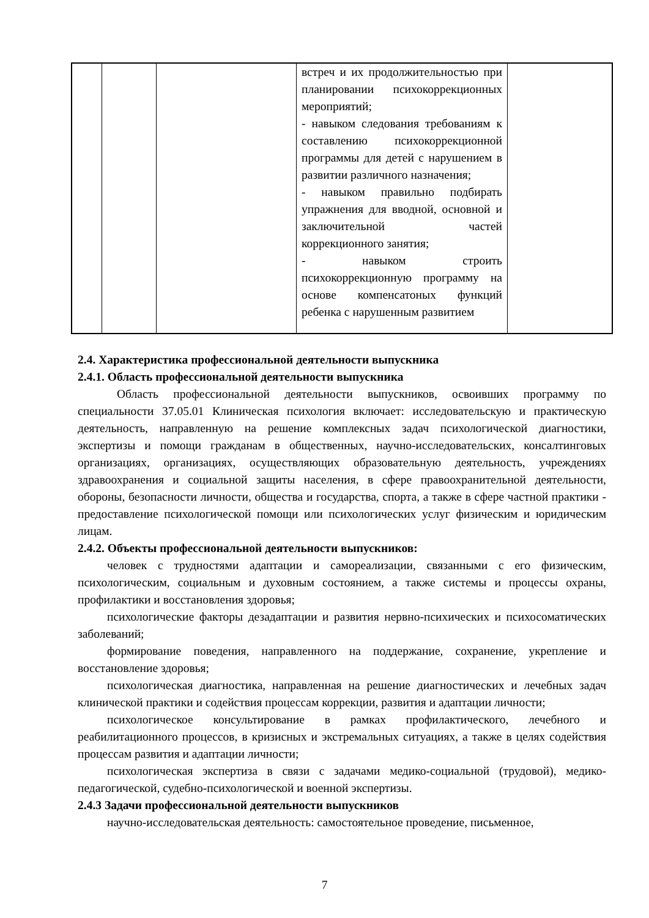| | | | встреч и их продолжительностью при планировании психокоррекционных мероприятий; - навыком следования требованиям к составлению психокоррекционной программы для детей с нарушением в развитии различного назначения; - навыком правильно подбирать упражнения для вводной, основной и заключительной частей коррекционного занятия; - навыком строить психокоррекционную программу на основе компенсатоных функций ребенка с нарушенным развитием | |
2.4. Характеристика профессиональной деятельности выпускника
2.4.1. Область профессиональной деятельности выпускника
Область профессиональной деятельности выпускников, освоивших программу по специальности 37.05.01 Клиническая психология включает: исследовательскую и практическую деятельность, направленную на решение комплексных задач психологической диагностики, экспертизы и помощи гражданам в общественных, научно-исследовательских, консалтинговых организациях, организациях, осуществляющих образовательную деятельность, учреждениях здравоохранения и социальной защиты населения, в сфере правоохранительной деятельности, обороны, безопасности личности, общества и государства, спорта, а также в сфере частной практики - предоставление психологической помощи или психологических услуг физическим и юридическим лицам.
2.4.2. Объекты профессиональной деятельности выпускников:
человек с трудностями адаптации и самореализации, связанными с его физическим, психологическим, социальным и духовным состоянием, а также системы и процессы охраны, профилактики и восстановления здоровья;
психологические факторы дезадаптации и развития нервно-психических и психосоматических заболеваний;
формирование поведения, направленного на поддержание, сохранение, укрепление и восстановление здоровья;
психологическая диагностика, направленная на решение диагностических и лечебных задач клинической практики и содействия процессам коррекции, развития и адаптации личности;
психологическое консультирование в рамках профилактического, лечебного и реабилитационного процессов, в кризисных и экстремальных ситуациях, а также в целях содействия процессам развития и адаптации личности;
психологическая экспертиза в связи с задачами медико-социальной (трудовой), медико-педагогической, судебно-психологической и военной экспертизы.
2.4.3 Задачи профессиональной деятельности выпускников
научно-исследовательская деятельность: самостоятельное проведение, письменное,
7